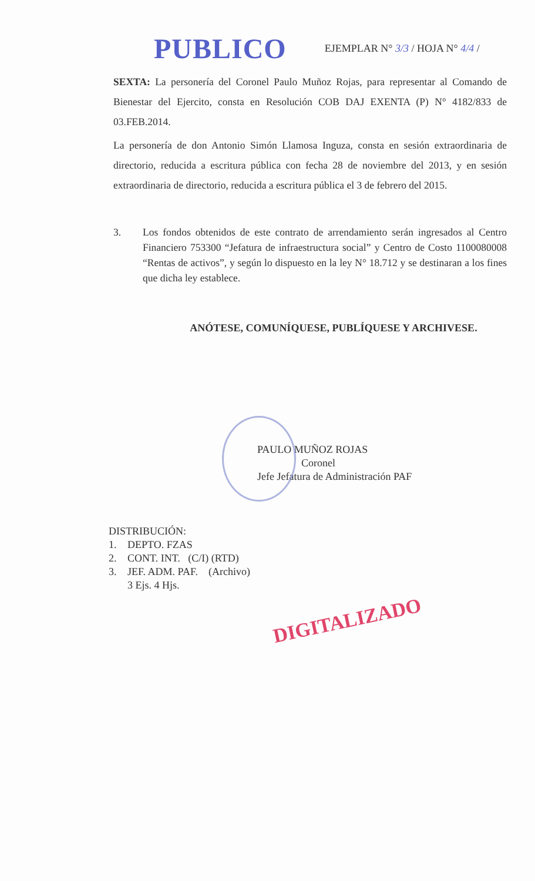PUBLICO
EJEMPLAR N° 3/3 / HOJA N° 4/4 /
SEXTA: La personería del Coronel Paulo Muñoz Rojas, para representar al Comando de Bienestar del Ejercito, consta en Resolución COB DAJ EXENTA (P) N° 4182/833 de 03.FEB.2014.
La personería de don Antonio Simón Llamosa Inguza, consta en sesión extraordinaria de directorio, reducida a escritura pública con fecha 28 de noviembre del 2013, y en sesión extraordinaria de directorio, reducida a escritura pública el 3 de febrero del 2015.
3. Los fondos obtenidos de este contrato de arrendamiento serán ingresados al Centro Financiero 753300 “Jefatura de infraestructura social” y Centro de Costo 1100080008 “Rentas de activos”, y según lo dispuesto en la ley N° 18.712 y se destinaran a los fines que dicha ley establece.
ANÓTESE, COMUNÍQUESE, PUBLÍQUESE Y ARCHIVESE.
PAULO MUÑOZ ROJAS
Coronel
Jefe Jefatura de Administración PAF
DISTRIBUCIÓN:
1. DEPTO. FZAS
2. CONT. INT. (C/I) (RTD)
3. JEF. ADM. PAF. (Archivo)
3 Ejs. 4 Hjs.
DIGITALIZADO